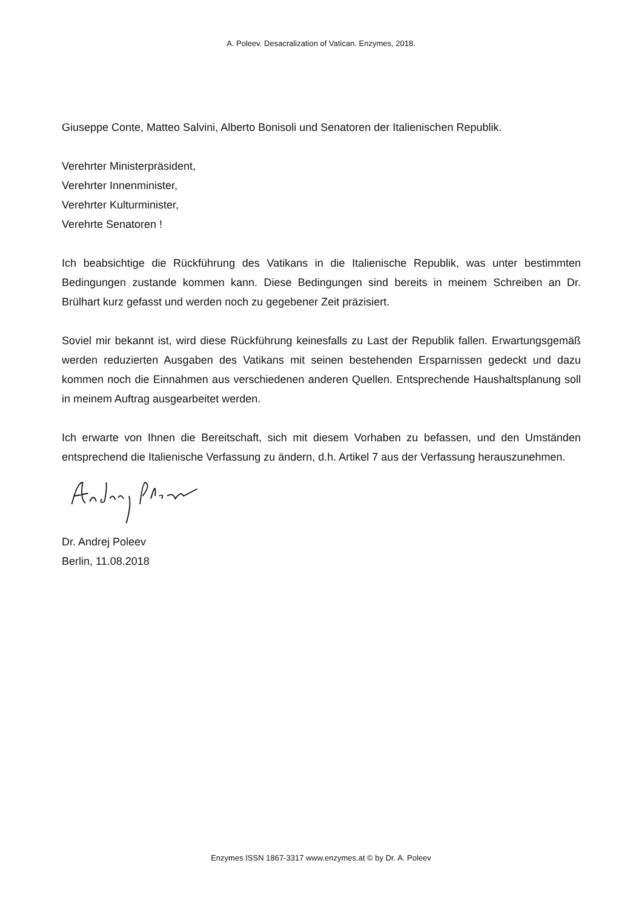A. Poleev. Desacralization of Vatican. Enzymes, 2018.
Giuseppe Conte, Matteo Salvini, Alberto Bonisoli und Senatoren der Italienischen Republik.
Verehrter Ministerpräsident,
Verehrter Innenminister,
Verehrter Kulturminister,
Verehrte Senatoren !
Ich beabsichtige die Rückführung des Vatikans in die Italienische Republik, was unter bestimmten Bedingungen zustande kommen kann. Diese Bedingungen sind bereits in meinem Schreiben an Dr. Brülhart kurz gefasst und werden noch zu gegebener Zeit präzisiert.
Soviel mir bekannt ist, wird diese Rückführung keinesfalls zu Last der Republik fallen. Erwartungsgemäß werden reduzierten Ausgaben des Vatikans mit seinen bestehenden Ersparnissen gedeckt und dazu kommen noch die Einnahmen aus verschiedenen anderen Quellen. Entsprechende Haushaltsplanung soll in meinem Auftrag ausgearbeitet werden.
Ich erwarte von Ihnen die Bereitschaft, sich mit diesem Vorhaben zu befassen, und den Umständen entsprechend die Italienische Verfassung zu ändern, d.h. Artikel 7 aus der Verfassung herauszunehmen.
Dr. Andrej Poleev
Berlin, 11.08.2018
Enzymes ISSN 1867-3317 www.enzymes.at © by Dr. A. Poleev